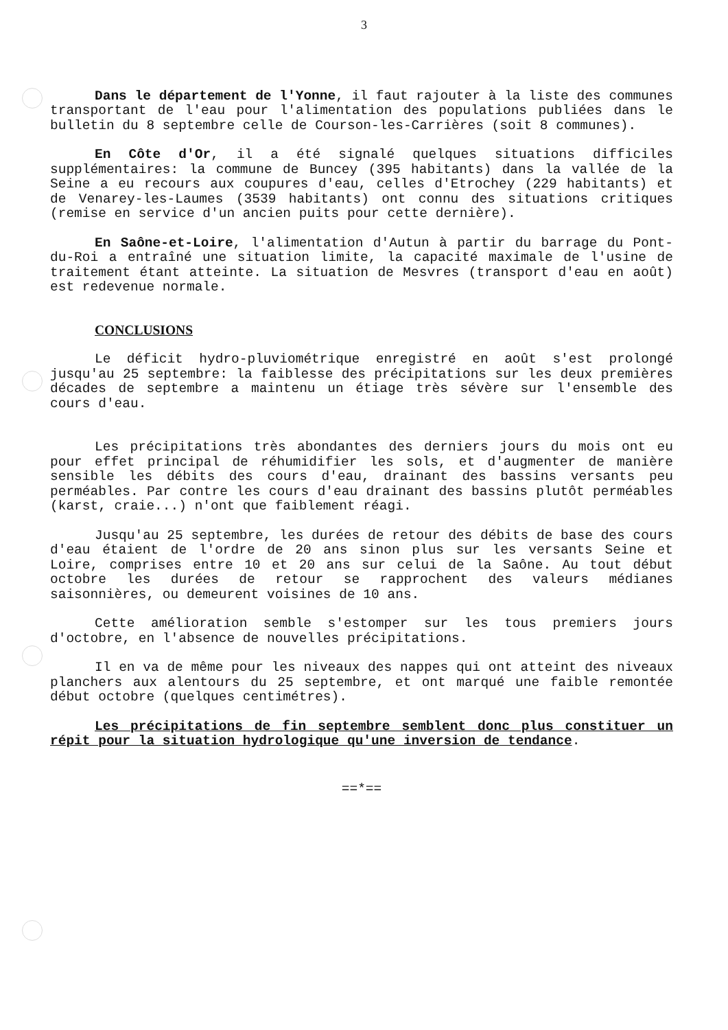3
Dans le département de l'Yonne, il faut rajouter à la liste des communes transportant de l'eau pour l'alimentation des populations publiées dans le bulletin du 8 septembre celle de Courson-les-Carrières (soit 8 communes).
En Côte d'Or, il a été signalé quelques situations difficiles supplémentaires: la commune de Buncey (395 habitants) dans la vallée de la Seine a eu recours aux coupures d'eau, celles d'Etrochey (229 habitants) et de Venarey-les-Laumes (3539 habitants) ont connu des situations critiques (remise en service d'un ancien puits pour cette dernière).
En Saône-et-Loire, l'alimentation d'Autun à partir du barrage du Pont-du-Roi a entraîné une situation limite, la capacité maximale de l'usine de traitement étant atteinte. La situation de Mesvres (transport d'eau en août) est redevenue normale.
CONCLUSIONS
Le déficit hydro-pluviométrique enregistré en août s'est prolongé jusqu'au 25 septembre: la faiblesse des précipitations sur les deux premières décades de septembre a maintenu un étiage très sévère sur l'ensemble des cours d'eau.
Les précipitations très abondantes des derniers jours du mois ont eu pour effet principal de réhumidifier les sols, et d'augmenter de manière sensible les débits des cours d'eau, drainant des bassins versants peu perméables. Par contre les cours d'eau drainant des bassins plutôt perméables (karst, craie...) n'ont que faiblement réagi.
Jusqu'au 25 septembre, les durées de retour des débits de base des cours d'eau étaient de l'ordre de 20 ans sinon plus sur les versants Seine et Loire, comprises entre 10 et 20 ans sur celui de la Saône. Au tout début octobre les durées de retour se rapprochent des valeurs médianes saisonnières, ou demeurent voisines de 10 ans.
Cette amélioration semble s'estomper sur les tous premiers jours d'octobre, en l'absence de nouvelles précipitations.
Il en va de même pour les niveaux des nappes qui ont atteint des niveaux planchers aux alentours du 25 septembre, et ont marqué une faible remontée début octobre (quelques centimétres).
Les précipitations de fin septembre semblent donc plus constituer un répit pour la situation hydrologique qu'une inversion de tendance.
==*==